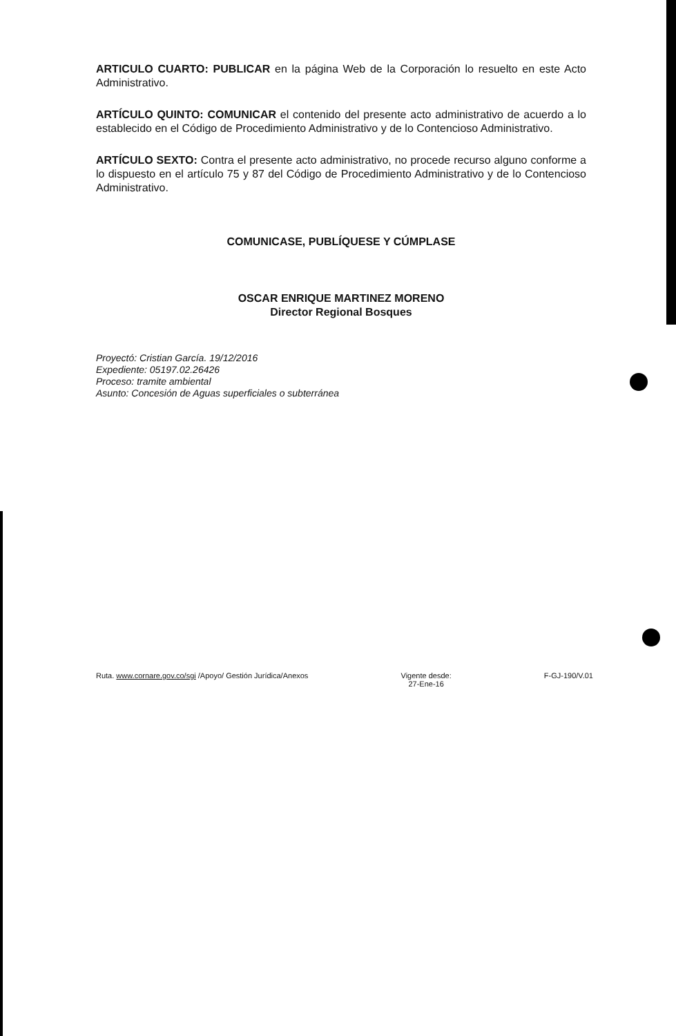ARTICULO CUARTO: PUBLICAR en la página Web de la Corporación lo resuelto en este Acto Administrativo.
ARTÍCULO QUINTO: COMUNICAR el contenido del presente acto administrativo de acuerdo a lo establecido en el Código de Procedimiento Administrativo y de lo Contencioso Administrativo.
ARTÍCULO SEXTO: Contra el presente acto administrativo, no procede recurso alguno conforme a lo dispuesto en el artículo 75 y 87 del Código de Procedimiento Administrativo y de lo Contencioso Administrativo.
COMUNICASE, PUBLÍQUESE Y CÚMPLASE
OSCAR ENRIQUE MARTINEZ MORENO
Director Regional Bosques
Proyectó: Cristian García. 19/12/2016
Expediente: 05197.02.26426
Proceso: tramite ambiental
Asunto: Concesión de Aguas superficiales o subterránea
Ruta. www.cornare.gov.co/sgi /Apoyo/ Gestión Jurídica/Anexos Vigente desde:
27-Ene-16 F-GJ-190/V.01